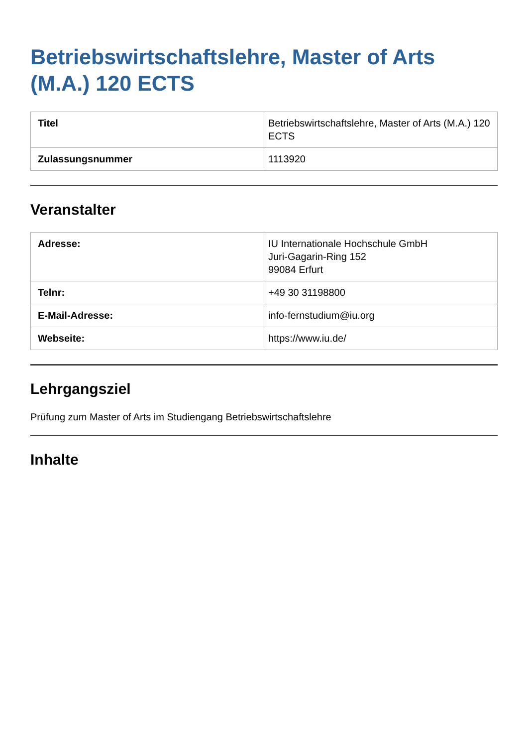Betriebswirtschaftslehre, Master of Arts (M.A.) 120 ECTS
| Titel | Betriebswirtschaftslehre, Master of Arts (M.A.) 120 ECTS |
| Zulassungsnummer | 1113920 |
Veranstalter
| Adresse: | IU Internationale Hochschule GmbH Juri-Gagarin-Ring 152 99084 Erfurt |
| Telnr: | +49 30 31198800 |
| E-Mail-Adresse: | info-fernstudium@iu.org |
| Webseite: | https://www.iu.de/ |
Lehrgangsziel
Prüfung zum Master of Arts im Studiengang Betriebswirtschaftslehre
Inhalte